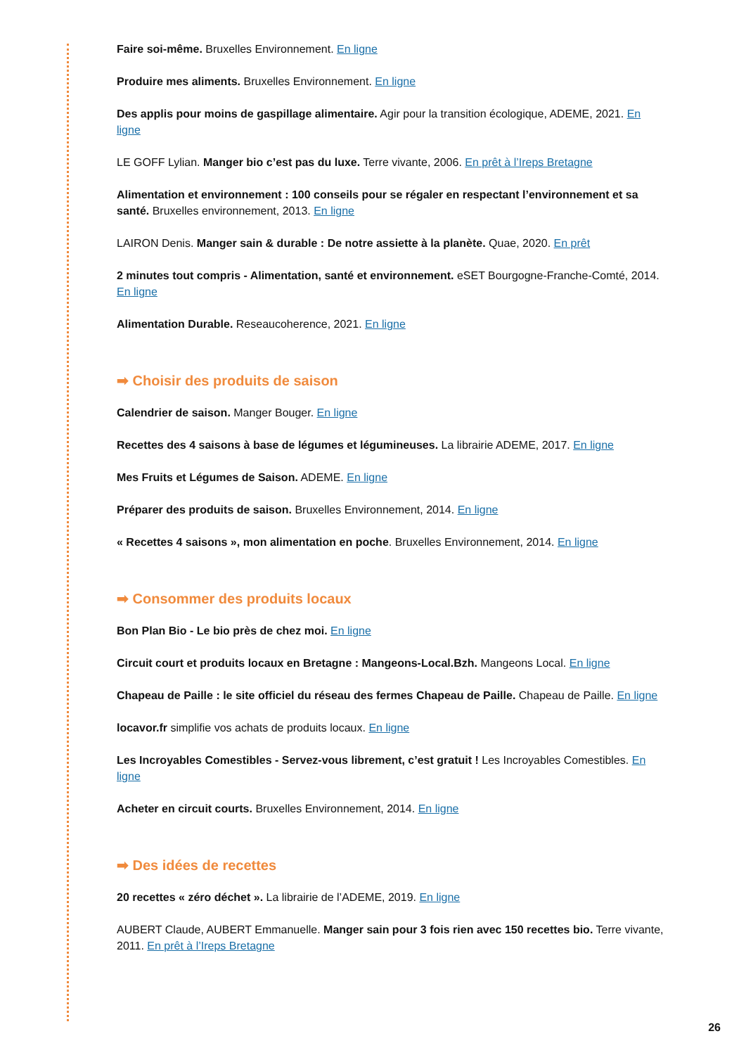Faire soi-même. Bruxelles Environnement. En ligne
Produire mes aliments. Bruxelles Environnement. En ligne
Des applis pour moins de gaspillage alimentaire. Agir pour la transition écologique, ADEME, 2021. En ligne
LE GOFF Lylian. Manger bio c’est pas du luxe. Terre vivante, 2006. En prêt à l’Ireps Bretagne
Alimentation et environnement : 100 conseils pour se régaler en respectant l’environnement et sa santé. Bruxelles environnement, 2013. En ligne
LAIRON Denis. Manger sain & durable : De notre assiette à la planète. Quae, 2020. En prêt
2 minutes tout compris - Alimentation, santé et environnement. eSET Bourgogne-Franche-Comté, 2014. En ligne
Alimentation Durable. Reseaucoherence, 2021. En ligne
➡ Choisir des produits de saison
Calendrier de saison. Manger Bouger. En ligne
Recettes des 4 saisons à base de légumes et légumineuses. La librairie ADEME, 2017. En ligne
Mes Fruits et Légumes de Saison. ADEME. En ligne
Préparer des produits de saison. Bruxelles Environnement, 2014. En ligne
« Recettes 4 saisons », mon alimentation en poche. Bruxelles Environnement, 2014. En ligne
➡ Consommer des produits locaux
Bon Plan Bio - Le bio près de chez moi. En ligne
Circuit court et produits locaux en Bretagne : Mangeons-Local.Bzh. Mangeons Local. En ligne
Chapeau de Paille : le site officiel du réseau des fermes Chapeau de Paille. Chapeau de Paille. En ligne
locavor.fr simplifie vos achats de produits locaux. En ligne
Les Incroyables Comestibles - Servez-vous librement, c’est gratuit ! Les Incroyables Comestibles. En ligne
Acheter en circuit courts. Bruxelles Environnement, 2014. En ligne
➡ Des idées de recettes
20 recettes « zéro déchet ». La librairie de l’ADEME, 2019. En ligne
AUBERT Claude, AUBERT Emmanuelle. Manger sain pour 3 fois rien avec 150 recettes bio. Terre vivante, 2011. En prêt à l’Ireps Bretagne
26